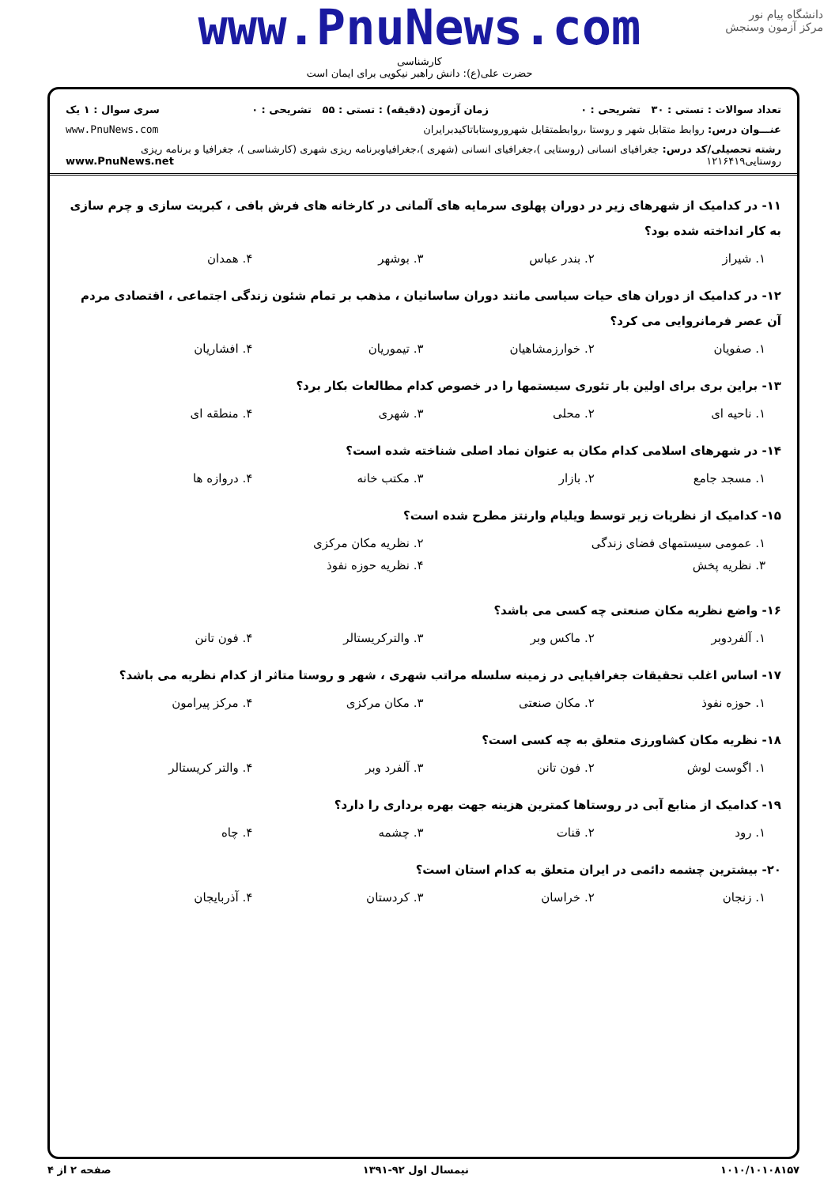دانشگاه پیام نور
مرکز آزمون وسنجش
www.PnuNews.com
کارشناسی
حضرت علی(ع): دانش راهبر نیکویی برای ایمان است
تعداد سوالات : تستی : ۳۰ تشریحی : ۰ زمان آزمون (دقیقه) : تستی : ۵۵ تشریحی : ۰ سری سوال : ۱ یک
عنـــوان درس: روابط متقابل شهر و روستا ،روابطمتقابل شهروروستاباتاکیدبرایران www.PnuNews.com
رشته تحصیلی/کد درس: جغرافیای انسانی (روستایی )،جغرافیای انسانی (شهری )،جغرافیاوبرنامه ریزی شهری (کارشناسی )، جغرافیا و برنامه ریزی روستایی۱۲۱۶۴۱۹ www.PnuNews.net
۱۱- در کدامیک از شهرهای زیر در دوران پهلوی سرمایه های آلمانی در کارخانه های فرش بافی ، کبریت سازی و چرم سازی به کار انداخته شده بود؟
۱. شیراز ۲. بندر عباس ۳. بوشهر ۴. همدان
۱۲- در کدامیک از دوران های حیات سیاسی مانند دوران ساسانیان ، مذهب بر تمام شئون زندگی اجتماعی ، اقتصادی مردم آن عصر فرمانروایی می کرد؟
۱. صفویان ۲. خوارزمشاهیان ۳. تیموریان ۴. افشاریان
۱۳- براین بری برای اولین بار تئوری سیستمها را در خصوص کدام مطالعات بکار برد؟
۱. ناحیه ای ۲. محلی ۳. شهری ۴. منطقه ای
۱۴- در شهرهای اسلامی کدام مکان به عنوان نماد اصلی شناخته شده است؟
۱. مسجد جامع ۲. بازار ۳. مکتب خانه ۴. دروازه ها
۱۵- کدامیک از نظریات زیر توسط ویلیام وارنتز مطرح شده است؟
۱. عمومی سیستمهای فضای زندگی ۲. نظریه مکان مرکزی ۳. نظریه پخش ۴. نظریه حوزه نفوذ
۱۶- واضع نظریه مکان صنعتی چه کسی می باشد؟
۱. آلفردوبر ۲. ماکس وبر ۳. والترکریستالر ۴. فون تانن
۱۷- اساس اغلب تحقیقات جغرافیایی در زمینه سلسله مراتب شهری ، شهر و روستا متاثر از کدام نظریه می باشد؟
۱. حوزه نفوذ ۲. مکان صنعتی ۳. مکان مرکزی ۴. مرکز پیرامون
۱۸- نظریه مکان کشاورزی متعلق به چه کسی است؟
۱. اگوست لوش ۲. فون تانن ۳. آلفرد وبر ۴. والتر کریستالر
۱۹- کدامیک از منابع آبی در روستاها کمترین هزینه جهت بهره برداری را دارد؟
۱. رود ۲. قنات ۳. چشمه ۴. چاه
۲۰- بیشترین چشمه دائمی در ایران متعلق به کدام استان است؟
۱. زنجان ۲. خراسان ۳. کردستان ۴. آذربایجان
۱۰۱۰/۱۰۱۰۸۱۵۷ نیمسال اول ۹۲-۱۳۹۱ صفحه ۲ از ۴